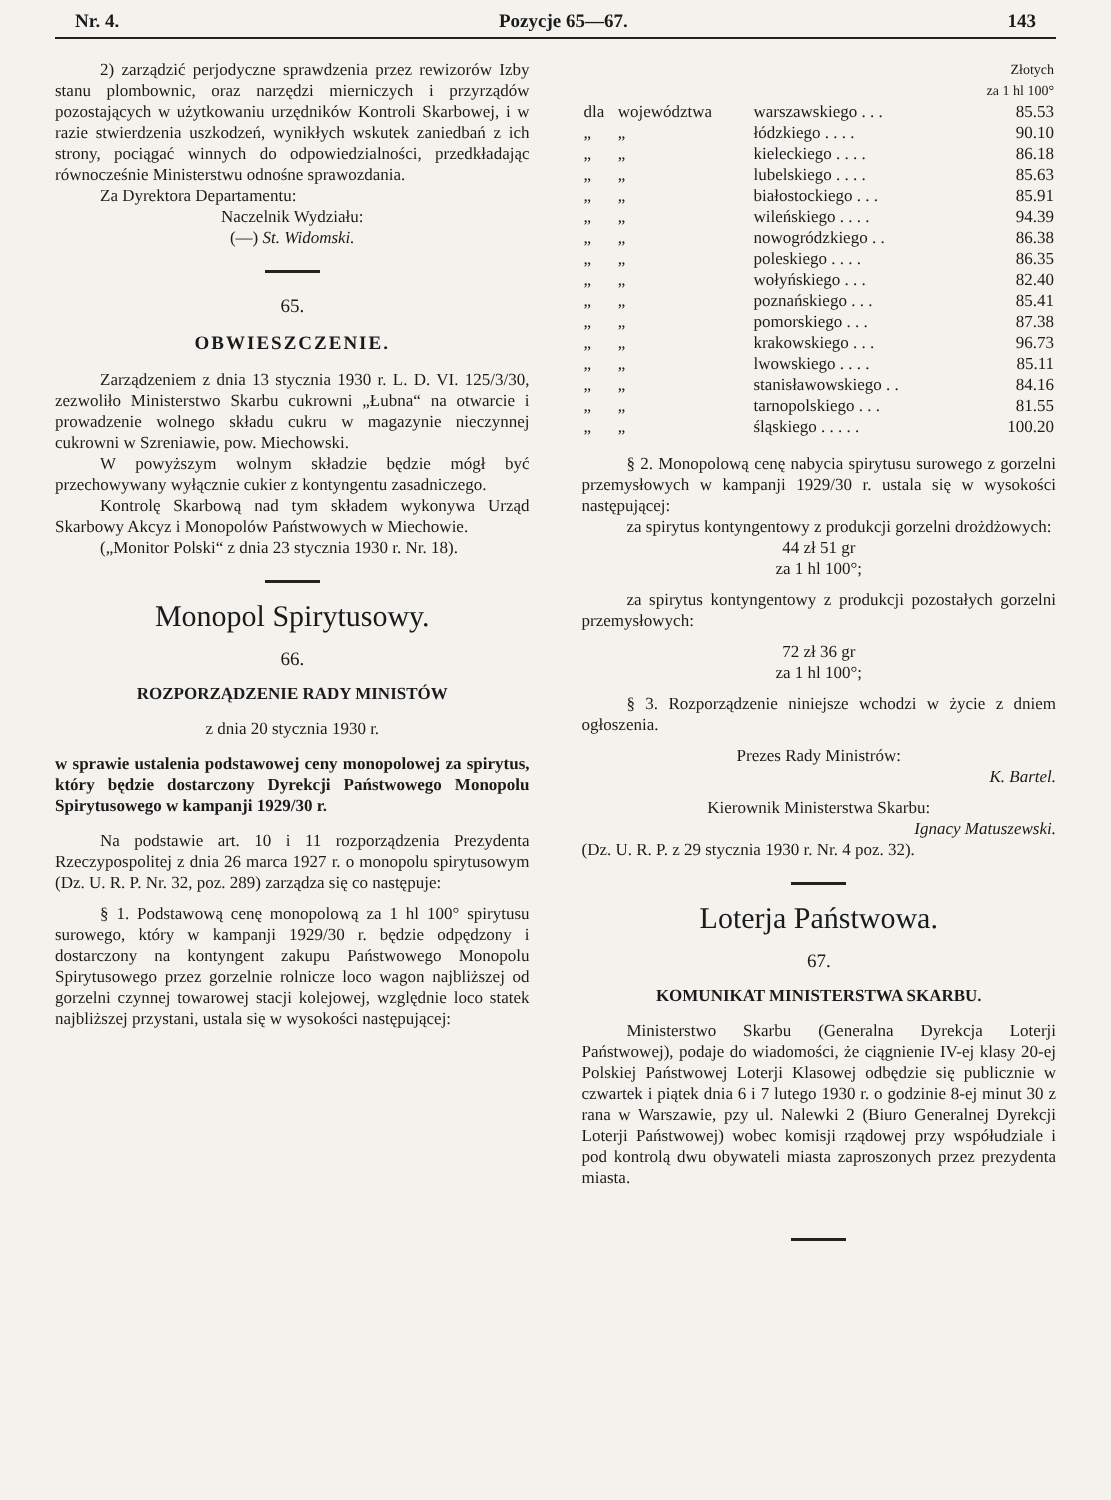Nr. 4. Pozycje 65—67. 143
2) zarządzić perjodyczne sprawdzenia przez rewizorów Izby stanu plombownic, oraz narzędzi mierniczych i przyrządów pozostających w użytkowaniu urzędników Kontroli Skarbowej, i w razie stwierdzenia uszkodzeń, wynikłych wskutek zaniedbań z ich strony, pociągać winnych do odpowiedzialności, przedkładając równocześnie Ministerstwu odnośne sprawozdania.
Za Dyrektora Departamentu:
Naczelnik Wydziału:
(—) St. Widomski.
65.
OBWIESZCZENIE.
Zarządzeniem z dnia 13 stycznia 1930 r. L. D. VI. 125/3/30, zezwoliło Ministerstwo Skarbu cukrowni „Łubna“ na otwarcie i prowadzenie wolnego składu cukru w magazynie nieczynnej cukrowni w Szreniawie, pow. Miechowski.
W powyższym wolnym składzie będzie mógł być przechowywany wyłącznie cukier z kontyngentu zasadniczego.
Kontrolę Skarbową nad tym składem wykonywa Urząd Skarbowy Akcyz i Monopolów Państwowych w Miechowie.
(„Monitor Polski“ z dnia 23 stycznia 1930 r. Nr. 18).
Monopol Spirytusowy.
66.
ROZPORZĄDZENIE RADY MINISTÓW
z dnia 20 stycznia 1930 r.
w sprawie ustalenia podstawowej ceny monopolowej za spirytus, który będzie dostarczony Dyrekcji Państwowego Monopolu Spirytusowego w kampanji 1929/30 r.
Na podstawie art. 10 i 11 rozporządzenia Prezydenta Rzeczypospolitej z dnia 26 marca 1927 r. o monopolu spirytusowym (Dz. U. R. P. Nr. 32, poz. 289) zarządza się co następuje:
§ 1. Podstawową cenę monopolową za 1 hl 100° spirytusu surowego, który w kampanji 1929/30 r. będzie odpędzony i dostarczony na kontyngent zakupu Państwowego Monopolu Spirytusowego przez gorzelnie rolnicze loco wagon najbliższej od gorzelni czynnej towarowej stacji kolejowej, względnie loco statek najbliższej przystani, ustala się w wysokości następującej:
| | | | Złotych za 1 hl 100° |
| dla | województwa | warszawskiego . . . | 85.53 |
| „ | „ | łódzkiego . . . . | 90.10 |
| „ | „ | kieleckiego . . . . | 86.18 |
| „ | „ | lubelskiego . . . . | 85.63 |
| „ | „ | białostockiego . . . | 85.91 |
| „ | „ | wileńskiego . . . . | 94.39 |
| „ | „ | nowogródzkiego . . | 86.38 |
| „ | „ | poleskiego . . . . | 86.35 |
| „ | „ | wołyńskiego . . . | 82.40 |
| „ | „ | poznańskiego . . . | 85.41 |
| „ | „ | pomorskiego . . . | 87.38 |
| „ | „ | krakowskiego . . . | 96.73 |
| „ | „ | lwowskiego . . . . | 85.11 |
| „ | „ | stanisławowskiego . . | 84.16 |
| „ | „ | tarnopolskiego . . . | 81.55 |
| „ | „ | śląskiego . . . . . | 100.20 |
§ 2. Monopolową cenę nabycia spirytusu surowego z gorzelni przemysłowych w kampanji 1929/30 r. ustala się w wysokości następującej:
za spirytus kontyngentowy z produkcji gorzelni drożdżowych:
44 zł 51 gr
za 1 hl 100°;
za spirytus kontyngentowy z produkcji pozostałych gorzelni przemysłowych:
72 zł 36 gr
za 1 hl 100°;
§ 3. Rozporządzenie niniejsze wchodzi w życie z dniem ogłoszenia.
Prezes Rady Ministrów:
K. Bartel.
Kierownik Ministerstwa Skarbu:
Ignacy Matuszewski.
(Dz. U. R. P. z 29 stycznia 1930 r. Nr. 4 poz. 32).
Loterja Państwowa.
67.
KOMUNIKAT MINISTERSTWA SKARBU.
Ministerstwo Skarbu (Generalna Dyrekcja Loterji Państwowej), podaje do wiadomości, że ciągnienie IV-ej klasy 20-ej Polskiej Państwowej Loterji Klasowej odbędzie się publicznie w czwartek i piątek dnia 6 i 7 lutego 1930 r. o godzinie 8-ej minut 30 z rana w Warszawie, pzy ul. Nalewki 2 (Biuro Generalnej Dyrekcji Loterji Państwowej) wobec komisji rządowej przy współudziale i pod kontrolą dwu obywateli miasta zaproszonych przez prezydenta miasta.